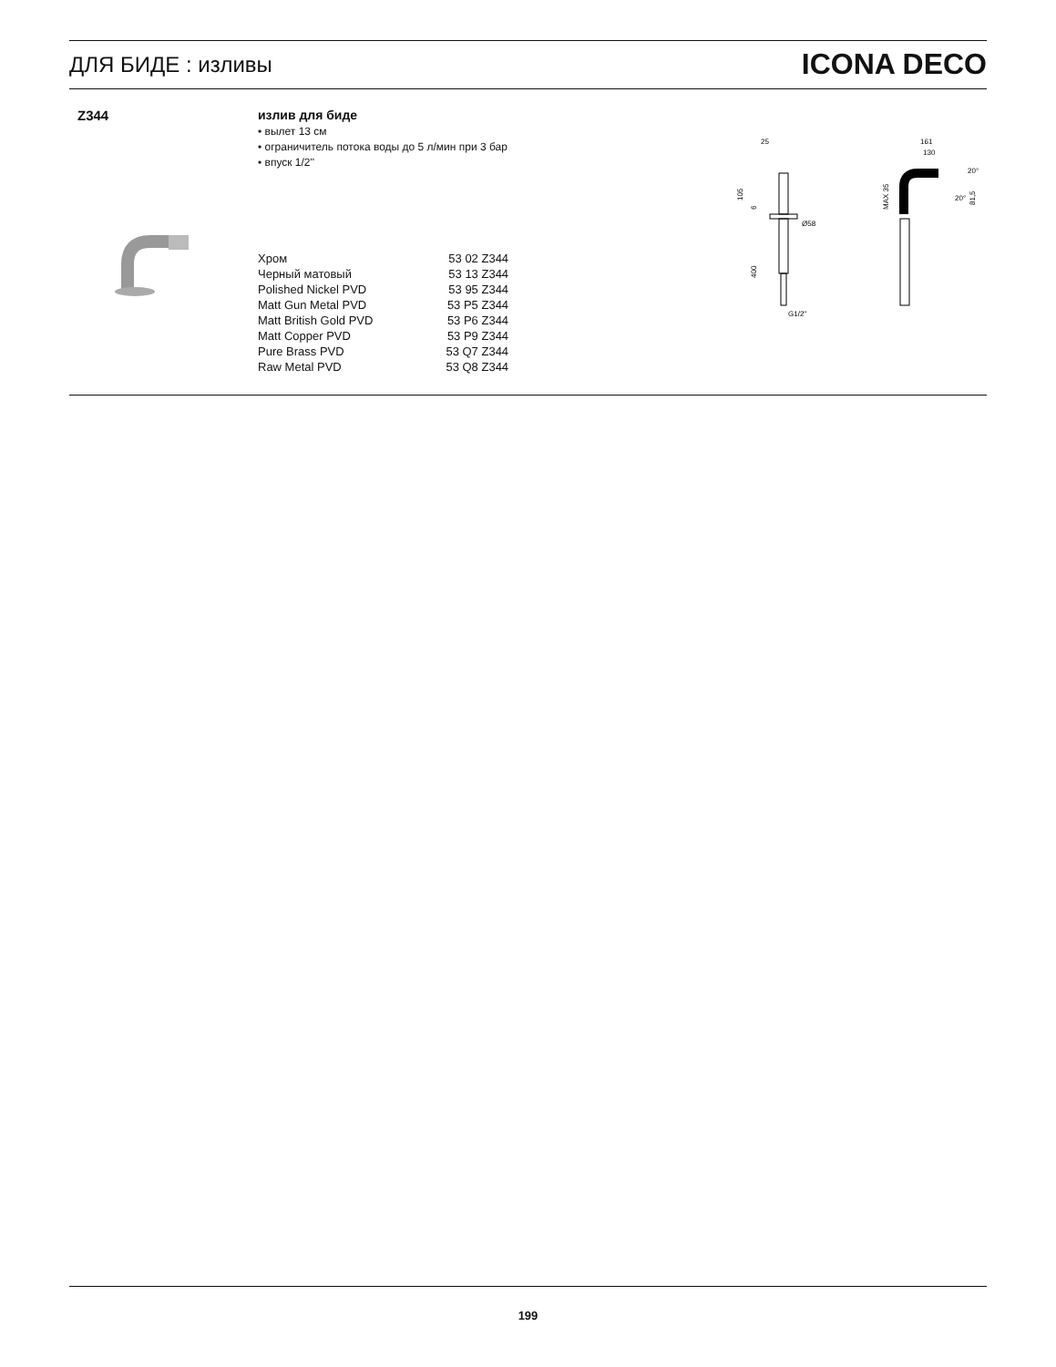ДЛЯ БИДЕ : изливы
ICONA DECO
Z344
излив для биде
• вылет 13 см
• ограничитель потока воды до 5 л/мин при 3 бар
• впуск 1/2''
| Хром | 53 02 Z344 |
| Черный матовый | 53 13 Z344 |
| Polished Nickel PVD | 53 95 Z344 |
| Matt Gun Metal PVD | 53 P5 Z344 |
| Matt British Gold PVD | 53 P6 Z344 |
| Matt Copper PVD | 53 P9 Z344 |
| Pure Brass PVD | 53 Q7 Z344 |
| Raw Metal PVD | 53 Q8 Z344 |
25
Ø58
G1/2"
105
6
400
161
130
MAX 35
81,5
20°
20°
199